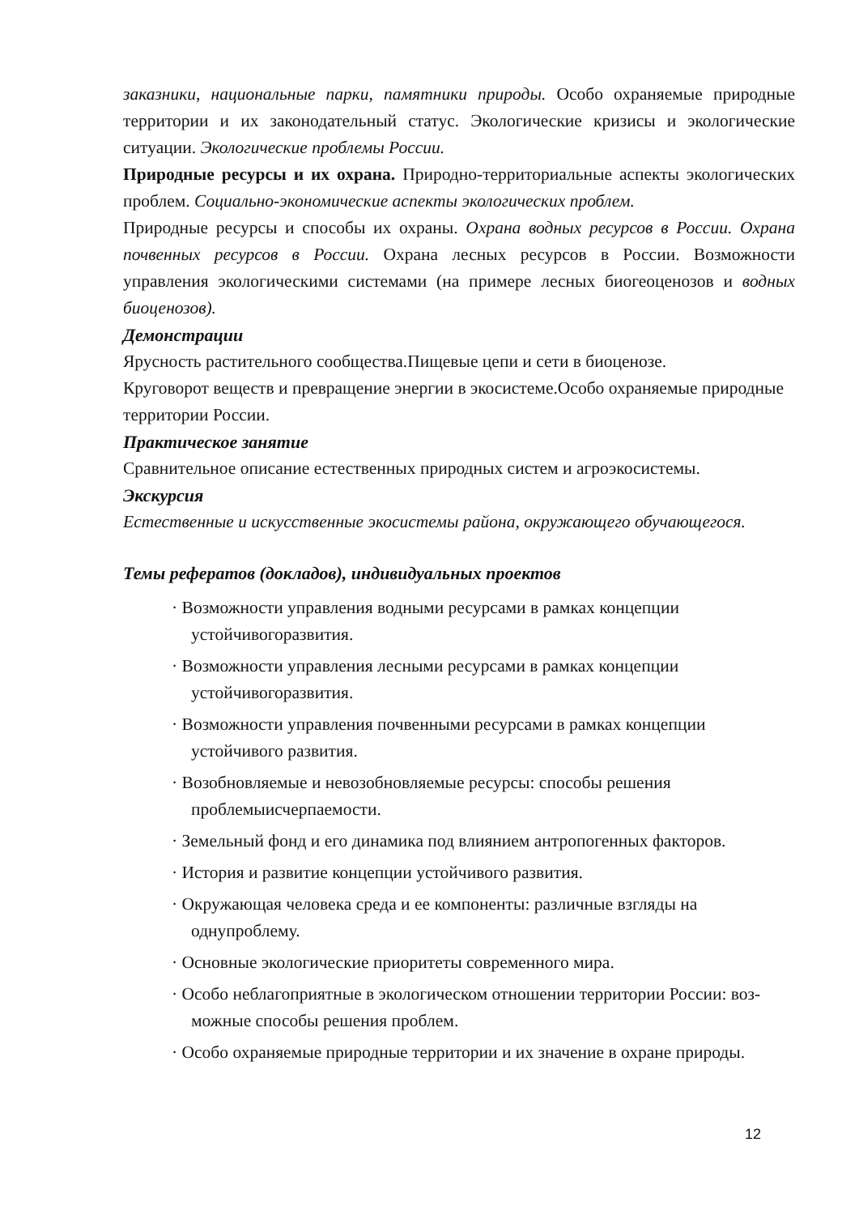заказники, национальные парки, памятники природы. Особо охраняемые природные территории и их законодательный статус. Экологические кризисы и экологические ситуации. Экологические проблемы России.
Природные ресурсы и их охрана. Природно-территориальные аспекты экологических проблем. Социально-экономические аспекты экологических проблем.
Природные ресурсы и способы их охраны. Охрана водных ресурсов в России. Охрана почвенных ресурсов в России. Охрана лесных ресурсов в России. Возможности управления экологическими системами (на примере лесных биогеоценозов и водных биоценозов).
Демонстрации
Ярусность растительного сообщества.Пищевые цепи и сети в биоценозе.
Круговорот веществ и превращение энергии в экосистеме.Особо охраняемые природные территории России.
Практическое занятие
Сравнительное описание естественных природных систем и агроэкосистемы.
Экскурсия
Естественные и искусственные экосистемы района, окружающего обучающегося.
Темы рефератов (докладов), индивидуальных проектов
· Возможности управления водными ресурсами в рамках концепции устойчивогоразвития.
· Возможности управления лесными ресурсами в рамках концепции устойчивогоразвития.
· Возможности управления почвенными ресурсами в рамках концепции устойчивого развития.
· Возобновляемые и невозобновляемые ресурсы: способы решения проблемыисчерпаемости.
· Земельный фонд и его динамика под влиянием антропогенных факторов.
· История и развитие концепции устойчивого развития.
· Окружающая человека среда и ее компоненты: различные взгляды на однупроблему.
· Основные экологические приоритеты современного мира.
· Особо неблагоприятные в экологическом отношении территории России: воз-можные способы решения проблем.
· Особо охраняемые природные территории и их значение в охране природы.
12